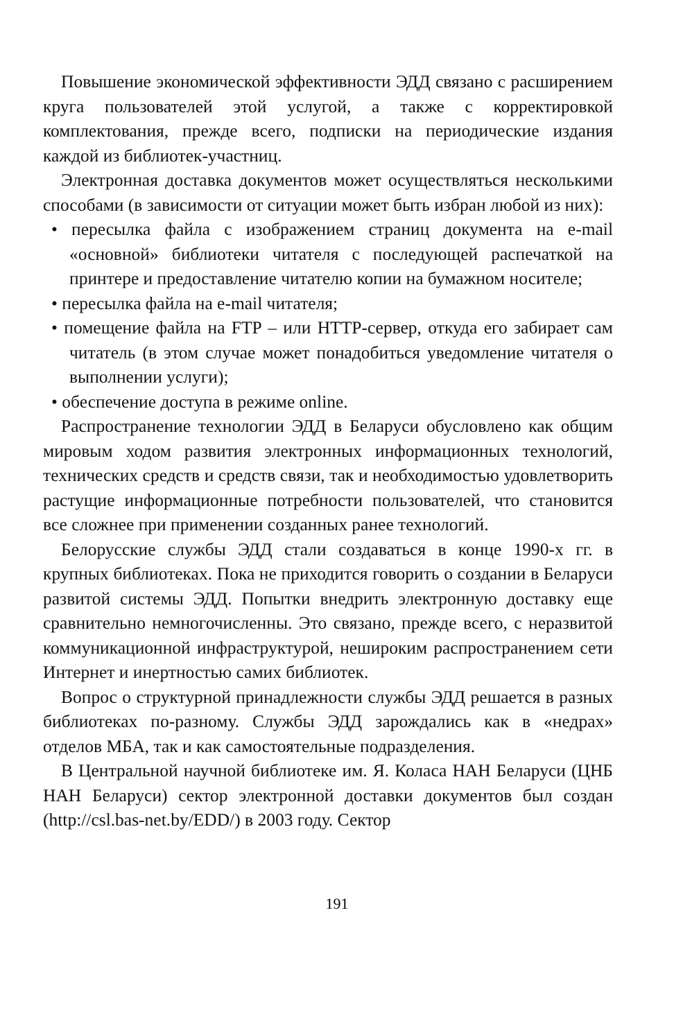Повышение экономической эффективности ЭДД связано с расширением круга пользователей этой услугой, а также с корректировкой комплектования, прежде всего, подписки на периодические издания каждой из библиотек-участниц.
Электронная доставка документов может осуществляться несколькими способами (в зависимости от ситуации может быть избран любой из них):
• пересылка файла с изображением страниц документа на e-mail «основной» библиотеки читателя с последующей распечаткой на принтере и предоставление читателю копии на бумажном носителе;
• пересылка файла на e-mail читателя;
• помещение файла на FTP – или HTTP-сервер, откуда его забирает сам читатель (в этом случае может понадобиться уведомление читателя о выполнении услуги);
• обеспечение доступа в режиме online.
Распространение технологии ЭДД в Беларуси обусловлено как общим мировым ходом развития электронных информационных технологий, технических средств и средств связи, так и необходимостью удовлетворить растущие информационные потребности пользователей, что становится все сложнее при применении созданных ранее технологий.
Белорусские службы ЭДД стали создаваться в конце 1990-х гг. в крупных библиотеках. Пока не приходится говорить о создании в Беларуси развитой системы ЭДД. Попытки внедрить электронную доставку еще сравнительно немногочисленны. Это связано, прежде всего, с неразвитой коммуникационной инфраструктурой, нешироким распространением сети Интернет и инертностью самих библиотек.
Вопрос о структурной принадлежности службы ЭДД решается в разных библиотеках по-разному. Службы ЭДД зарождались как в «недрах» отделов МБА, так и как самостоятельные подразделения.
В Центральной научной библиотеке им. Я. Коласа НАН Беларуси (ЦНБ НАН Беларуси) сектор электронной доставки документов был создан (http://csl.bas-net.by/EDD/) в 2003 году. Сектор
191